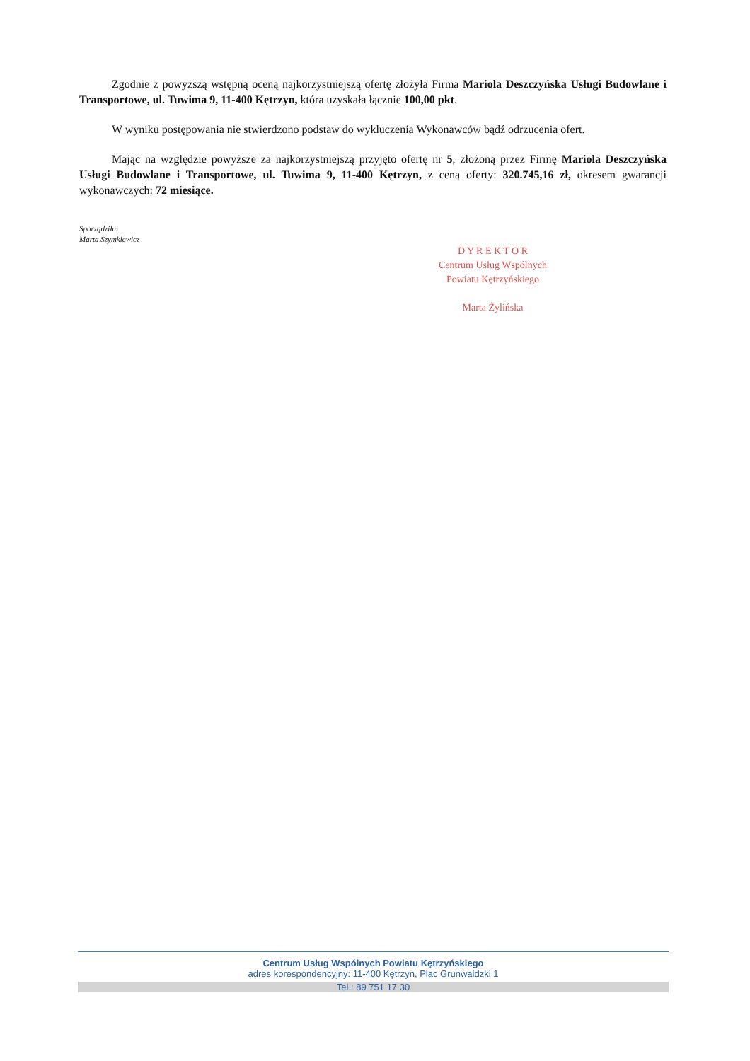Zgodnie z powyższą wstępną oceną najkorzystniejszą ofertę złożyła Firma Mariola Deszczyńska Usługi Budowlane i Transportowe, ul. Tuwima 9, 11-400 Kętrzyn, która uzyskała łącznie 100,00 pkt.
W wyniku postępowania nie stwierdzono podstaw do wykluczenia Wykonawców bądź odrzucenia ofert.
Mając na względzie powyższe za najkorzystniejszą przyjęto ofertę nr 5, złożoną przez Firmę Mariola Deszczyńska Usługi Budowlane i Transportowe, ul. Tuwima 9, 11-400 Kętrzyn, z ceną oferty: 320.745,16 zł, okresem gwarancji wykonawczych: 72 miesiące.
Sporządziła:
Marta Szymkiewicz
D Y R E K T O R
Centrum Usług Wspólnych
Powiatu Kętrzyńskiego
Marta Żylińska
Centrum Usług Wspólnych Powiatu Kętrzyńskiego
adres korespondencyjny: 11-400 Kętrzyn, Plac Grunwaldzki 1
Tel.: 89 751 17 30